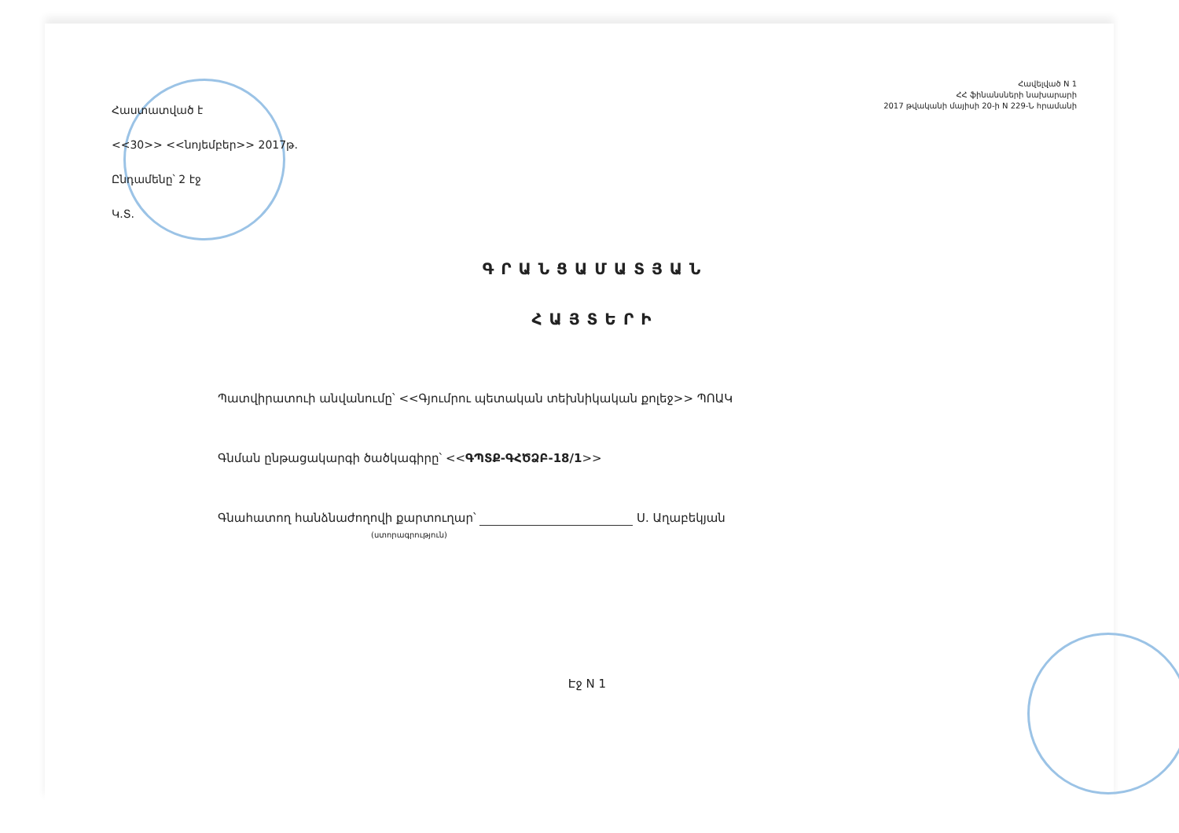Հավելված N 1
ՀՀ ֆինանսների նախարարի
2017 թվականի մայիսի 20-ի N 229-Ն հրամանի
Հաստատված է
<<30>> <<նոյեմբեր>> 2017թ.
Ընդամենը՝ 2 էջ
Կ.Տ.
ԳՐԱՆՑԱՄԱՏՅԱՆ
ՀԱՅՏԵՐԻ
Պատվիրատուի անվանումը՝ <<Գյումրու պետական տեխնիկական քոլեջ>> ՊՈԱԿ
Գնման ընթացակարգի ծածկագիրը՝ <<ԳՊՏՔ-ԳՀԾՁԲ-18/1>>
Գնահատող հանձնաժողովի քարտուղար՝ Ս. Աղաբեկյան
(ստորագրություն)
Էջ N 1